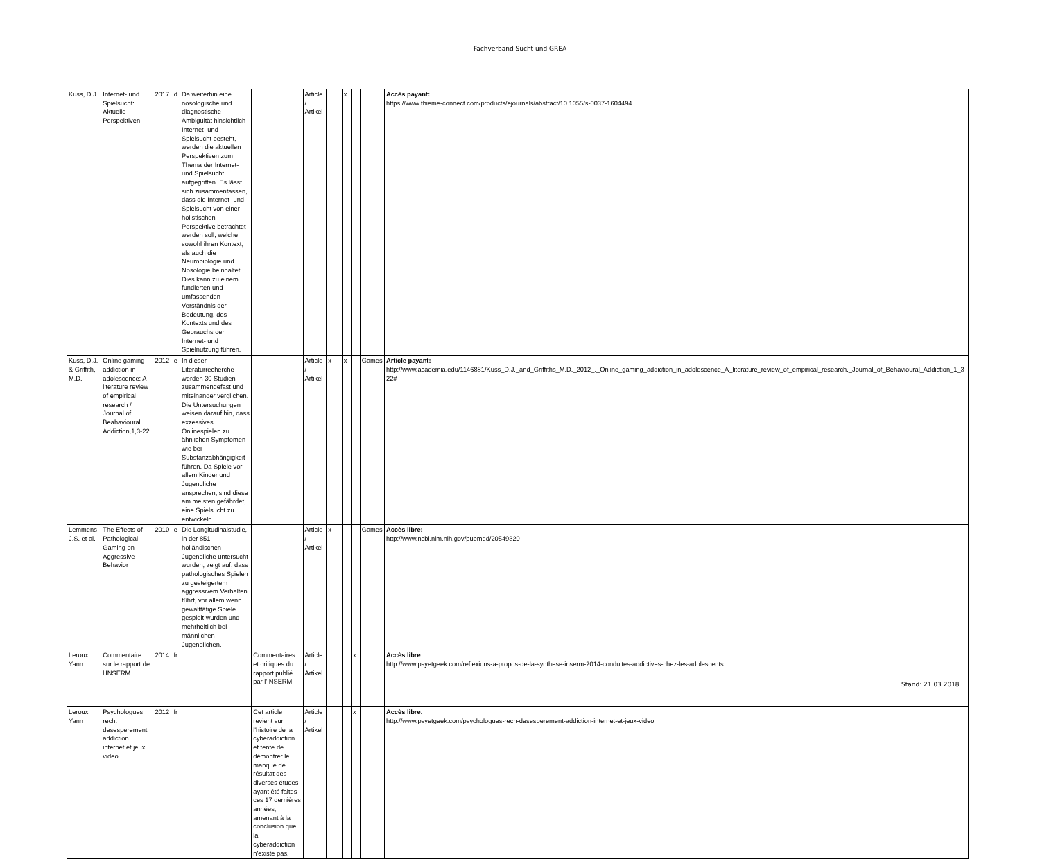Fachverband Sucht und GREA
| Kuss, D.J. | Internet- und Spielsucht: Aktuelle Perspektiven | 2017 | d | Da weiterhin eine nosologische und diagnostische Ambiguität hinsichtlich Internet- und Spielsucht besteht, werden die aktuellen Perspektiven zum Thema der Internet- und Spielsucht aufgegriffen. Es lässt sich zusammenfassen, dass die Internet- und Spielsucht von einer holistischen Perspektive betrachtet werden soll, welche sowohl ihren Kontext, als auch die Neurobiologie und Nosologie beinhaltet. Dies kann zu einem fundierten und umfassenden Verständnis der Bedeutung, des Kontexts und des Gebrauchs der Internet- und Spielnutzung führen. | | Article / Artikel | | | x | | | Accès payant: https://www.thieme-connect.com/products/ejournals/abstract/10.1055/s-0037-1604494 |
| Kuss, D.J. & Griffith, M.D. | Online gaming addiction in adolescence: A literature review of empirical research / Journal of Beahavioural Addiction,1,3-22 | 2012 | e | In dieser Literaturrecherche werden 30 Studien zusammengefast und miteinander verglichen. Die Untersuchungen weisen darauf hin, dass exzessives Onlinespielen zu ähnlichen Symptomen wie bei Substanzabhängigkeit führen. Da Spiele vor allem Kinder und Jugendliche ansprechen, sind diese am meisten gefährdet, eine Spielsucht zu entwickeln. | | Article / Artikel | x | | x | | Games | Article payant: http://www.academia.edu/1146881/Kuss_D.J._and_Griffiths_M.D._2012_._Online_gaming_addiction_in_adolescence_A_literature_review_of_empirical_research._Journal_of_Behavioural_Addiction_1_3-22# |
| Lemmens J.S. et al. | The Effects of Pathological Gaming on Aggressive Behavior | 2010 | e | Die Longitudinalstudie, in der 851 holländischen Jugendliche untersucht wurden, zeigt auf, dass pathologisches Spielen zu gesteigertem aggressivem Verhalten führt, vor allem wenn gewalttätige Spiele gespielt wurden und mehrheitlich bei männlichen Jugendlichen. | | Article / Artikel | x | | | | Games | Accès libre: http://www.ncbi.nlm.nih.gov/pubmed/20549320 |
| Leroux Yann | Commentaire sur le rapport de l'INSERM | 2014 | fr | | Commentaires et critiques du rapport publié par l'INSERM. | Article / Artikel | | | | x | | Accès libre : http://www.psyetgeek.com/reflexions-a-propos-de-la-synthese-inserm-2014-conduites-addictives-chez-les-adolescents |
| Leroux Yann | Psychologues rech. desesperement addiction internet et jeux video | 2012 | fr | | Cet article revient sur l'histoire de la cyberaddiction et tente de démontrer le manque de résultat des diverses études ayant été faites ces 17 dernières années, amenant à la conclusion que la cyberaddiction n'existe pas. | Article / Artikel | | | | x | | Accès libre : http://www.psyetgeek.com/psychologues-rech-desesperement-addiction-internet-et-jeux-video |
Stand: 21.03.2018